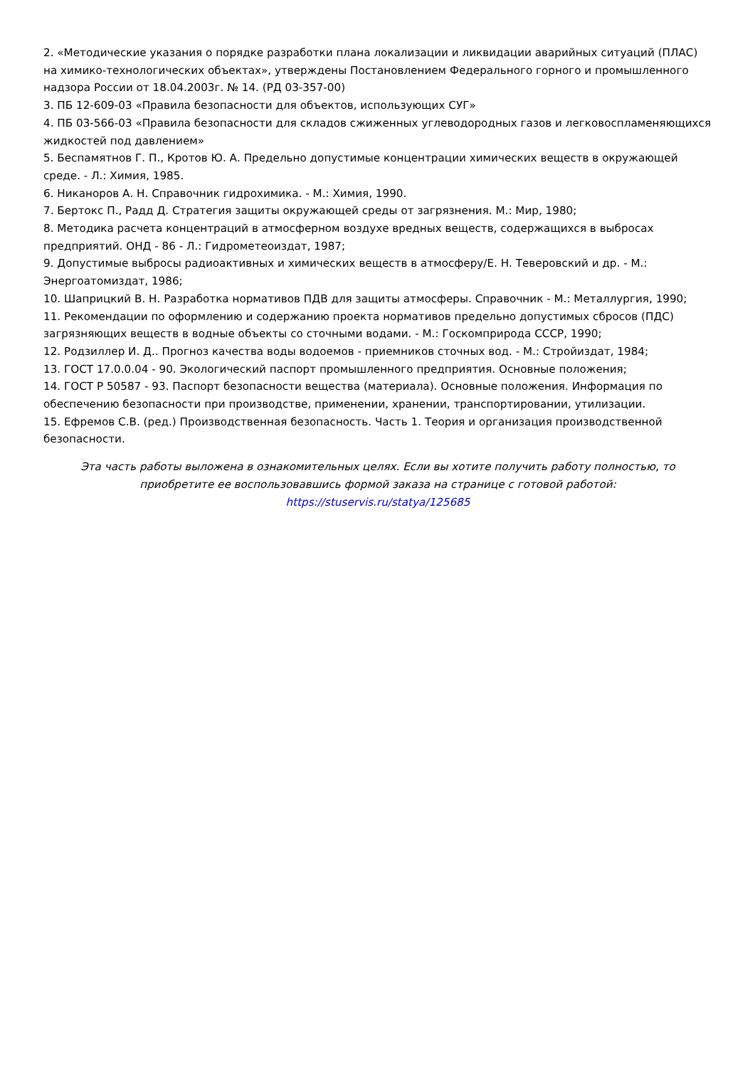2. «Методические указания о порядке разработки плана локализации и ликвидации аварийных ситуаций (ПЛАС) на химико-технологических объектах», утверждены Постановлением Федерального горного и промышленного надзора России от 18.04.2003г. № 14. (РД 03-357-00)
3. ПБ 12-609-03 «Правила безопасности для объектов, использующих СУГ»
4. ПБ 03-566-03 «Правила безопасности для складов сжиженных углеводородных газов и легковоспламеняющихся жидкостей под давлением»
5. Беспамятнов Г. П., Кротов Ю. А. Предельно допустимые концентрации химических веществ в окружающей среде. - Л.: Химия, 1985.
6. Никаноров А. Н. Справочник гидрохимика. - М.: Химия, 1990.
7. Бертокс П., Радд Д. Стратегия защиты окружающей среды от загрязнения. М.: Мир, 1980;
8. Методика расчета концентраций в атмосферном воздухе вредных веществ, содержащихся в выбросах предприятий. ОНД - 86 - Л.: Гидрометеоиздат, 1987;
9. Допустимые выбросы радиоактивных и химических веществ в атмосферу/Е. Н. Теверовский и др. - М.: Энергоатомиздат, 1986;
10. Шаприцкий В. Н. Разработка нормативов ПДВ для защиты атмосферы. Справочник - М.: Металлургия, 1990;
11. Рекомендации по оформлению и содержанию проекта нормативов предельно допустимых сбросов (ПДС) загрязняющих веществ в водные объекты со сточными водами. - М.: Госкомприрода СССР, 1990;
12. Родзиллер И. Д.. Прогноз качества воды водоемов - приемников сточных вод. - М.: Стройиздат, 1984;
13. ГОСТ 17.0.0.04 - 90. Экологический паспорт промышленного предприятия. Основные положения;
14. ГОСТ Р 50587 - 93. Паспорт безопасности вещества (материала). Основные положения. Информация по обеспечению безопасности при производстве, применении, хранении, транспортировании, утилизации.
15. Ефремов С.В. (ред.) Производственная безопасность. Часть 1. Теория и организация производственной безопасности.
Эта часть работы выложена в ознакомительных целях. Если вы хотите получить работу полностью, то приобретите ее воспользовавшись формой заказа на странице с готовой работой:
https://stuservis.ru/statya/125685